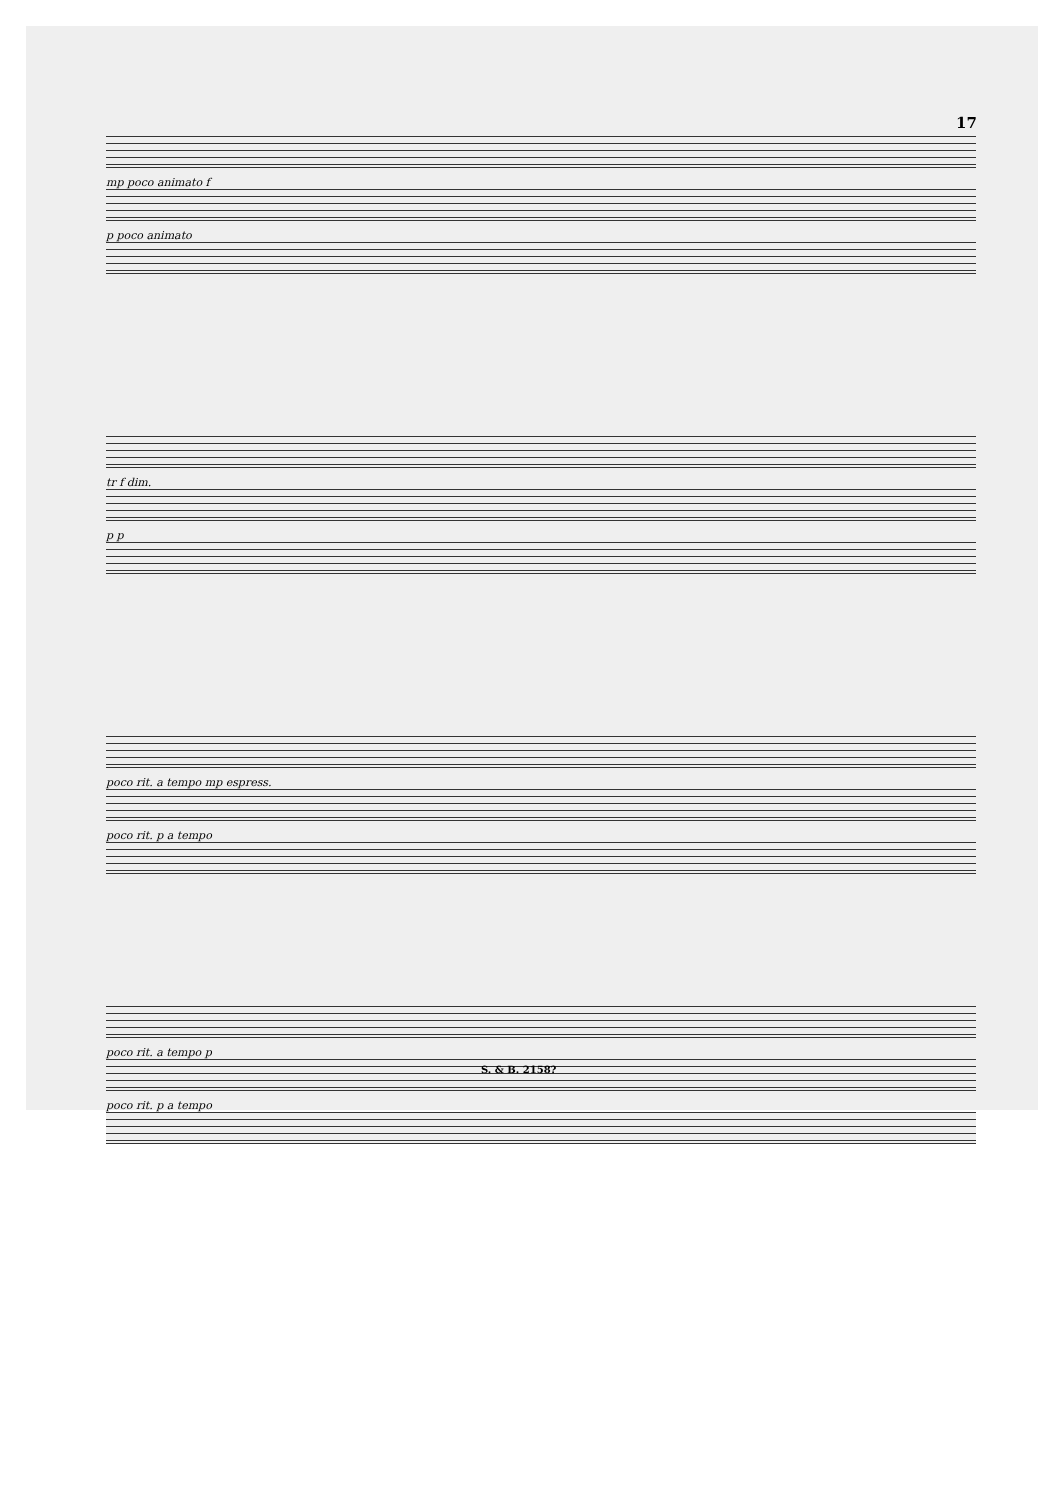17
mp poco animato f
p poco animato
tr f dim.
p p
poco rit. a tempo mp espress.
poco rit. p a tempo
poco rit. a tempo p
poco rit. p a tempo
S. & B. 2158?